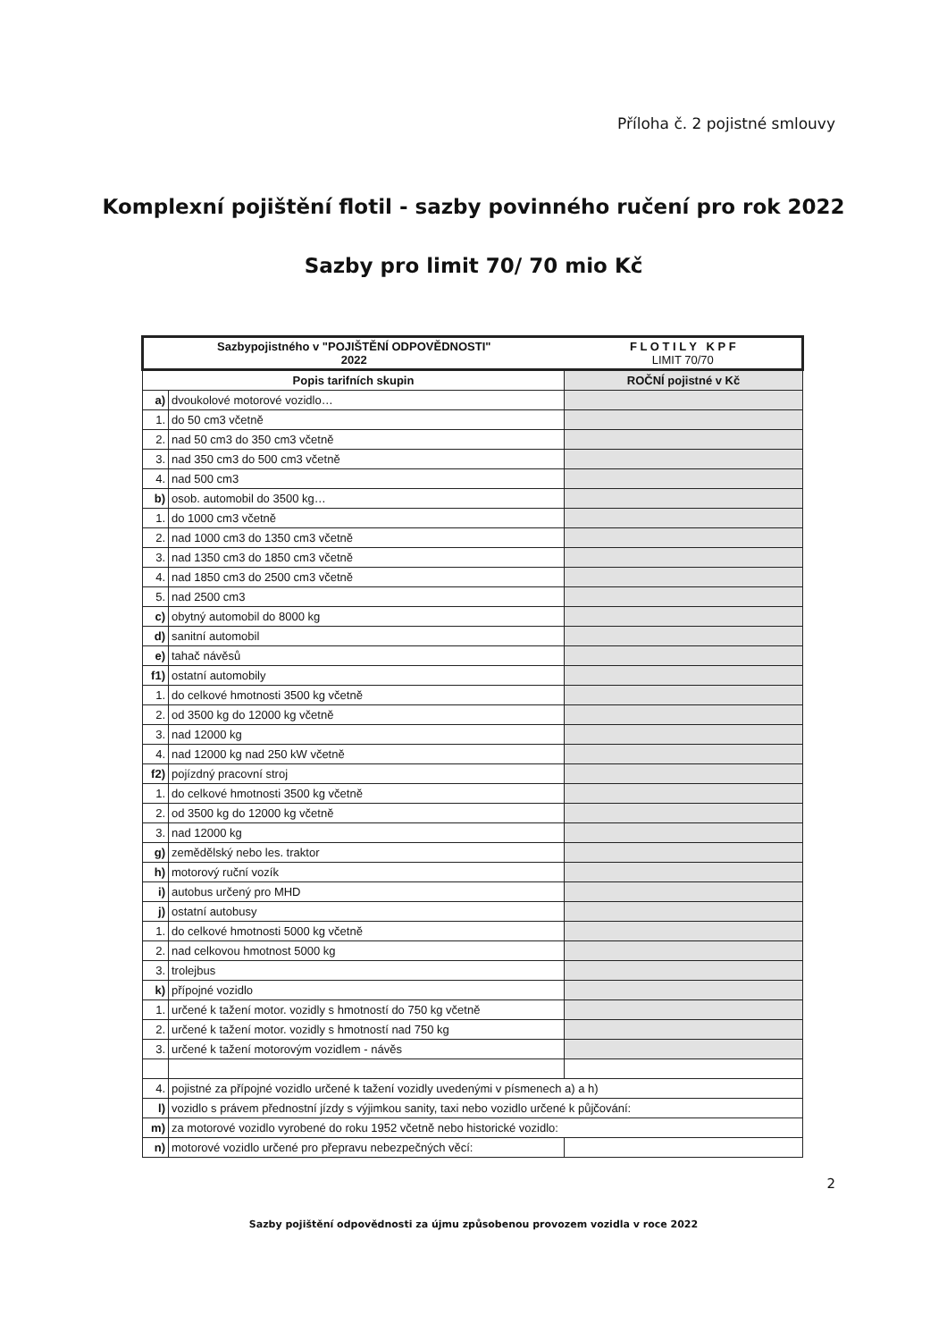Příloha č. 2 pojistné smlouvy
Komplexní pojištění flotil - sazby povinného ručení pro rok 2022
Sazby pro limit 70/ 70 mio Kč
| Sazbypojistného v "POJIŠTĚNÍ ODPOVĚDNOSTI" 2022 | | F L O T I L Y K P F LIMIT 70/70 |
| Popis tarifních skupin | | ROČNÍ pojistné v Kč |
| a) | dvoukolové motorové vozidlo… | |
| 1. | do 50 cm3 včetně | |
| 2. | nad 50 cm3 do 350 cm3 včetně | |
| 3. | nad 350 cm3 do 500 cm3 včetně | |
| 4. | nad 500 cm3 | |
| b) | osob. automobil do 3500 kg… | |
| 1. | do 1000 cm3 včetně | |
| 2. | nad 1000 cm3 do 1350 cm3 včetně | |
| 3. | nad 1350 cm3 do 1850 cm3 včetně | |
| 4. | nad 1850 cm3 do 2500 cm3 včetně | |
| 5. | nad 2500 cm3 | |
| c) | obytný automobil do 8000 kg | |
| d) | sanitní automobil | |
| e) | tahač návěsů | |
| f1) | ostatní automobily | |
| 1. | do celkové hmotnosti 3500 kg včetně | |
| 2. | od 3500 kg do 12000 kg včetně | |
| 3. | nad 12000 kg | |
| 4. | nad 12000 kg nad 250 kW včetně | |
| f2) | pojízdný pracovní stroj | |
| 1. | do celkové hmotnosti 3500 kg včetně | |
| 2. | od 3500 kg do 12000 kg včetně | |
| 3. | nad 12000 kg | |
| g) | zemědělský nebo les. traktor | |
| h) | motorový ruční vozík | |
| i) | autobus určený pro MHD | |
| j) | ostatní autobusy | |
| 1. | do celkové hmotnosti 5000 kg včetně | |
| 2. | nad celkovou hmotnost 5000 kg | |
| 3. | trolejbus | |
| k) | přípojné vozidlo | |
| 1. | určené k tažení motor. vozidly s hmotností do 750 kg včetně | |
| 2. | určené k tažení motor. vozidly s hmotností nad 750 kg | |
| 3. | určené k tažení motorovým vozidlem - návěs | |
| 4. | pojistné za přípojné vozidlo určené k tažení vozidly uvedenými v písmenech a) a h) | |
| l) | vozidlo s právem přednostní jízdy s výjimkou sanity, taxi nebo vozidlo určené k půjčování: | |
| m) | za motorové vozidlo vyrobené do roku 1952 včetně nebo historické vozidlo: | |
| n) | motorové vozidlo určené pro přepravu nebezpečných věcí: | |
2
Sazby pojištění odpovědnosti za újmu způsobenou provozem vozidla v roce 2022